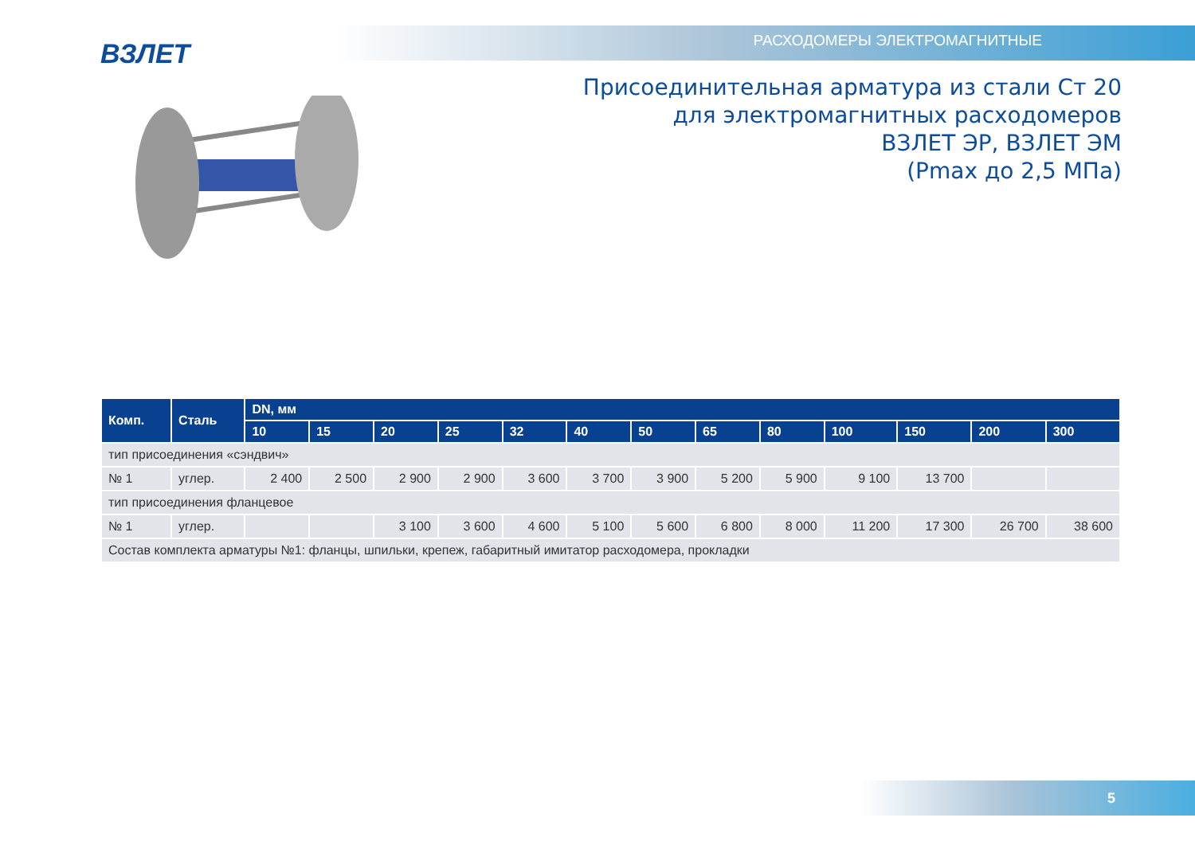ВЗЛЕТ РАСХОДОМЕРЫ ЭЛЕКТРОМАГНИТНЫЕ
Присоединительная арматура из стали Ст 20
для электромагнитных расходомеров
ВЗЛЕТ ЭР, ВЗЛЕТ ЭМ
(Pmax до 2,5 МПа)
| Комп. | Сталь | DN, мм | | | | | | | | | | | | |
| --- | --- | --- | --- | --- | --- | --- | --- | --- | --- | --- | --- | --- | --- | --- |
| | | 10 | 15 | 20 | 25 | 32 | 40 | 50 | 65 | 80 | 100 | 150 | 200 | 300 |
| тип присоединения «сэндвич» | | | | | | | | | | | | | | |
| № 1 | углер. | 2 400 | 2 500 | 2 900 | 2 900 | 3 600 | 3 700 | 3 900 | 5 200 | 5 900 | 9 100 | 13 700 | | |
| тип присоединения фланцевое | | | | | | | | | | | | | | |
| № 1 | углер. | | | 3 100 | 3 600 | 4 600 | 5 100 | 5 600 | 6 800 | 8 000 | 11 200 | 17 300 | 26 700 | 38 600 |
| Состав комплекта арматуры №1: фланцы, шпильки, крепеж, габаритный имитатор расходомера, прокладки | | | | | | | | | | | | | | |
5